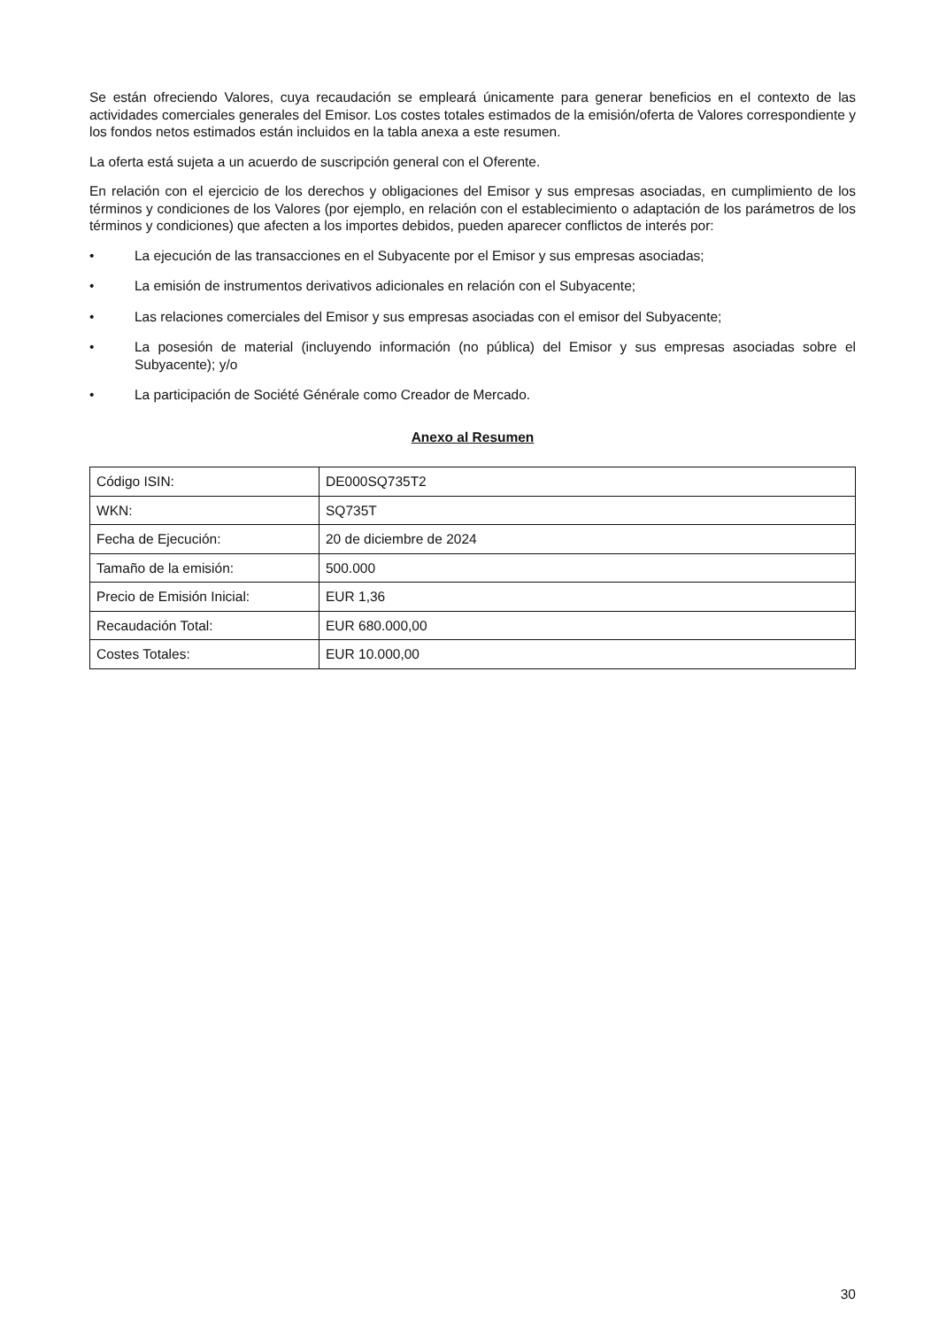Se están ofreciendo Valores, cuya recaudación se empleará únicamente para generar beneficios en el contexto de las actividades comerciales generales del Emisor. Los costes totales estimados de la emisión/oferta de Valores correspondiente y los fondos netos estimados están incluidos en la tabla anexa a este resumen.
La oferta está sujeta a un acuerdo de suscripción general con el Oferente.
En relación con el ejercicio de los derechos y obligaciones del Emisor y sus empresas asociadas, en cumplimiento de los términos y condiciones de los Valores (por ejemplo, en relación con el establecimiento o adaptación de los parámetros de los términos y condiciones) que afecten a los importes debidos, pueden aparecer conflictos de interés por:
• La ejecución de las transacciones en el Subyacente por el Emisor y sus empresas asociadas;
• La emisión de instrumentos derivativos adicionales en relación con el Subyacente;
• Las relaciones comerciales del Emisor y sus empresas asociadas con el emisor del Subyacente;
• La posesión de material (incluyendo información (no pública) del Emisor y sus empresas asociadas sobre el Subyacente); y/o
• La participación de Société Générale como Creador de Mercado.
Anexo al Resumen
| Código ISIN: | DE000SQ735T2 |
| WKN: | SQ735T |
| Fecha de Ejecución: | 20 de diciembre de 2024 |
| Tamaño de la emisión: | 500.000 |
| Precio de Emisión Inicial: | EUR 1,36 |
| Recaudación Total: | EUR 680.000,00 |
| Costes Totales: | EUR 10.000,00 |
30